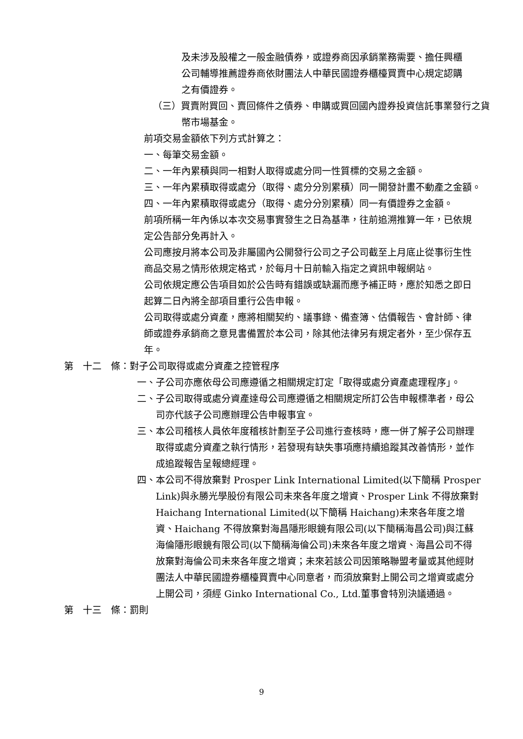及未涉及股權之一般金融債券，或證券商因承銷業務需要、擔任興櫃公司輔導推薦證券商依財團法人中華民國證券櫃檯買賣中心規定認購之有價證券。
（三）買賣附買回、賣回條件之債券、申購或買回國內證券投資信託事業發行之貨幣市場基金。
前項交易金額依下列方式計算之：
一、每筆交易金額。
二、一年內累積與同一相對人取得或處分同一性質標的交易之金額。
三、一年內累積取得或處分（取得、處分分別累積）同一開發計畫不動產之金額。
四、一年內累積取得或處分（取得、處分分別累積）同一有價證券之金額。
前項所稱一年內係以本次交易事實發生之日為基準，往前追溯推算一年，已依規定公告部分免再計入。
公司應按月將本公司及非屬國內公開發行公司之子公司截至上月底止從事衍生性商品交易之情形依規定格式，於每月十日前輸入指定之資訊申報網站。
公司依規定應公告項目如於公告時有錯誤或缺漏而應予補正時，應於知悉之即日起算二日內將全部項目重行公告申報。
公司取得或處分資產，應將相關契約、議事錄、備查簿、估價報告、會計師、律師或證券承銷商之意見書備置於本公司，除其他法律另有規定者外，至少保存五年。
第　十二　條：對子公司取得或處分資產之控管程序
一、子公司亦應依母公司應遵循之相關規定訂定「取得或處分資產處理程序」。
二、子公司取得或處分資產達母公司應遵循之相關規定所訂公告申報標準者，母公司亦代該子公司應辦理公告申報事宜。
三、本公司稽核人員依年度稽核計劃至子公司進行查核時，應一併了解子公司辦理取得或處分資產之執行情形，若發現有缺失事項應持續追蹤其改善情形，並作成追蹤報告呈報總經理。
四、本公司不得放棄對 Prosper Link International Limited(以下簡稱 Prosper Link)與永勝光學股份有限公司未來各年度之增資、Prosper Link 不得放棄對 Haichang International Limited(以下簡稱 Haichang)未來各年度之增資、Haichang 不得放棄對海昌隱形眼鏡有限公司(以下簡稱海昌公司)與江蘇海倫隱形眼鏡有限公司(以下簡稱海倫公司)未來各年度之增資、海昌公司不得放棄對海倫公司未來各年度之增資；未來若該公司因策略聯盟考量或其他經財團法人中華民國證券櫃檯買賣中心同意者，而須放棄對上開公司之增資或處分上開公司，須經 Ginko International Co., Ltd.董事會特別決議通過。
第　十三　條：罰則
9